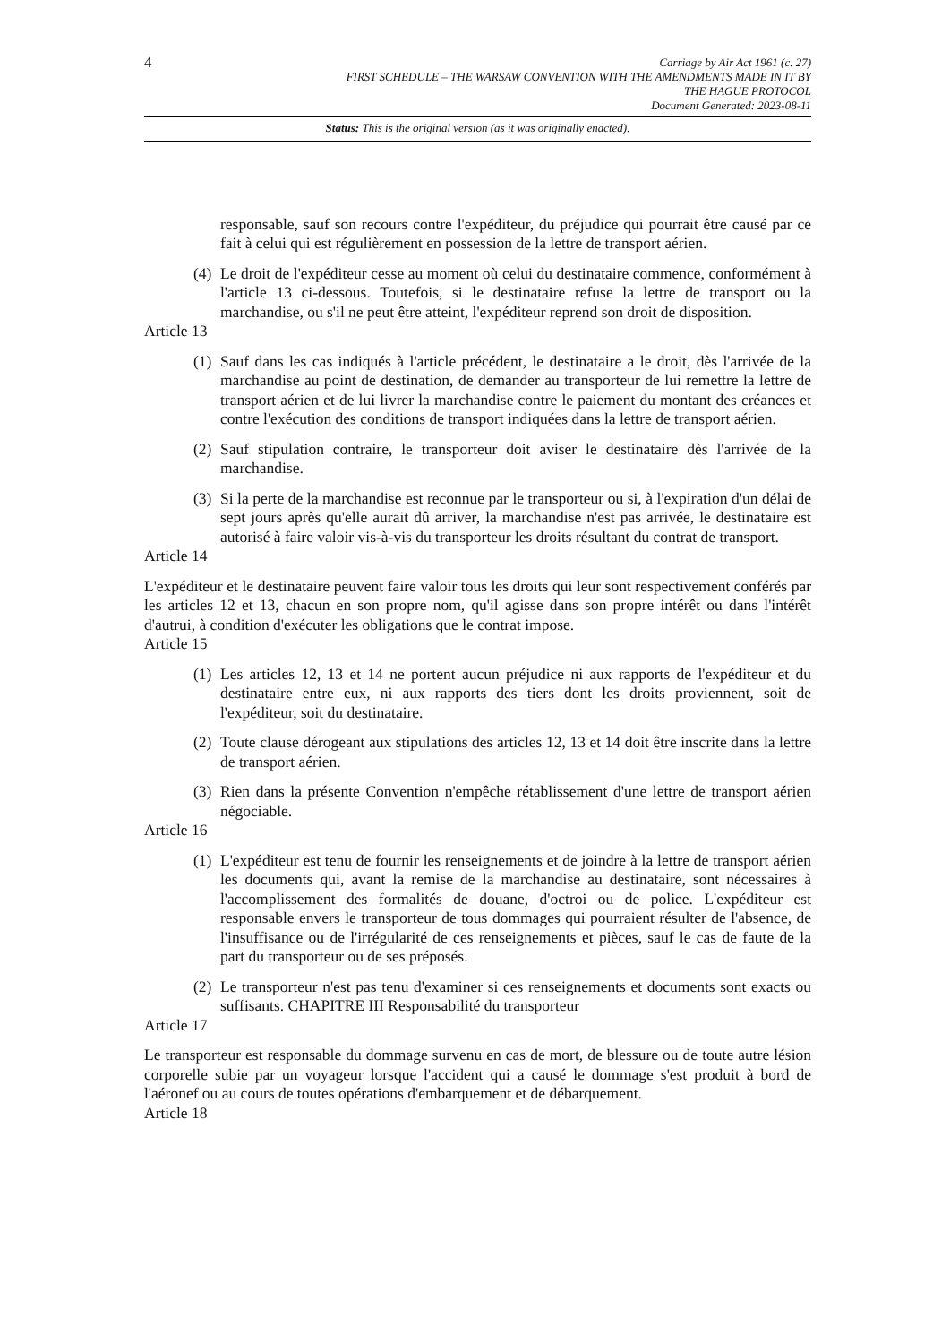4
Carriage by Air Act 1961 (c. 27)
FIRST SCHEDULE – THE WARSAW CONVENTION WITH THE AMENDMENTS MADE IN IT BY
THE HAGUE PROTOCOL
Document Generated: 2023-08-11
Status: This is the original version (as it was originally enacted).
responsable, sauf son recours contre l'expéditeur, du préjudice qui pourrait être causé par ce fait à celui qui est régulièrement en possession de la lettre de transport aérien.
(4)
Le droit de l'expéditeur cesse au moment où celui du destinataire commence, conformément à l'article 13 ci-dessous. Toutefois, si le destinataire refuse la lettre de transport ou la marchandise, ou s'il ne peut être atteint, l'expéditeur reprend son droit de disposition.
Article 13
(1)
Sauf dans les cas indiqués à l'article précédent, le destinataire a le droit, dès l'arrivée de la marchandise au point de destination, de demander au transporteur de lui remettre la lettre de transport aérien et de lui livrer la marchandise contre le paiement du montant des créances et contre l'exécution des conditions de transport indiquées dans la lettre de transport aérien.
(2)
Sauf stipulation contraire, le transporteur doit aviser le destinataire dès l'arrivée de la marchandise.
(3)
Si la perte de la marchandise est reconnue par le transporteur ou si, à l'expiration d'un délai de sept jours après qu'elle aurait dû arriver, la marchandise n'est pas arrivée, le destinataire est autorisé à faire valoir vis-à-vis du transporteur les droits résultant du contrat de transport.
Article 14
L'expéditeur et le destinataire peuvent faire valoir tous les droits qui leur sont respectivement conférés par les articles 12 et 13, chacun en son propre nom, qu'il agisse dans son propre intérêt ou dans l'intérêt d'autrui, à condition d'exécuter les obligations que le contrat impose.
Article 15
(1)
Les articles 12, 13 et 14 ne portent aucun préjudice ni aux rapports de l'expéditeur et du destinataire entre eux, ni aux rapports des tiers dont les droits proviennent, soit de l'expéditeur, soit du destinataire.
(2)
Toute clause dérogeant aux stipulations des articles 12, 13 et 14 doit être inscrite dans la lettre de transport aérien.
(3)
Rien dans la présente Convention n'empêche rétablissement d'une lettre de transport aérien négociable.
Article 16
(1)
L'expéditeur est tenu de fournir les renseignements et de joindre à la lettre de transport aérien les documents qui, avant la remise de la marchandise au destinataire, sont nécessaires à l'accomplissement des formalités de douane, d'octroi ou de police. L'expéditeur est responsable envers le transporteur de tous dommages qui pourraient résulter de l'absence, de l'insuffisance ou de l'irrégularité de ces renseignements et pièces, sauf le cas de faute de la part du transporteur ou de ses préposés.
(2)
Le transporteur n'est pas tenu d'examiner si ces renseignements et documents sont exacts ou suffisants. CHAPITRE III Responsabilité du transporteur
Article 17
Le transporteur est responsable du dommage survenu en cas de mort, de blessure ou de toute autre lésion corporelle subie par un voyageur lorsque l'accident qui a causé le dommage s'est produit à bord de l'aéronef ou au cours de toutes opérations d'embarquement et de débarquement.
Article 18